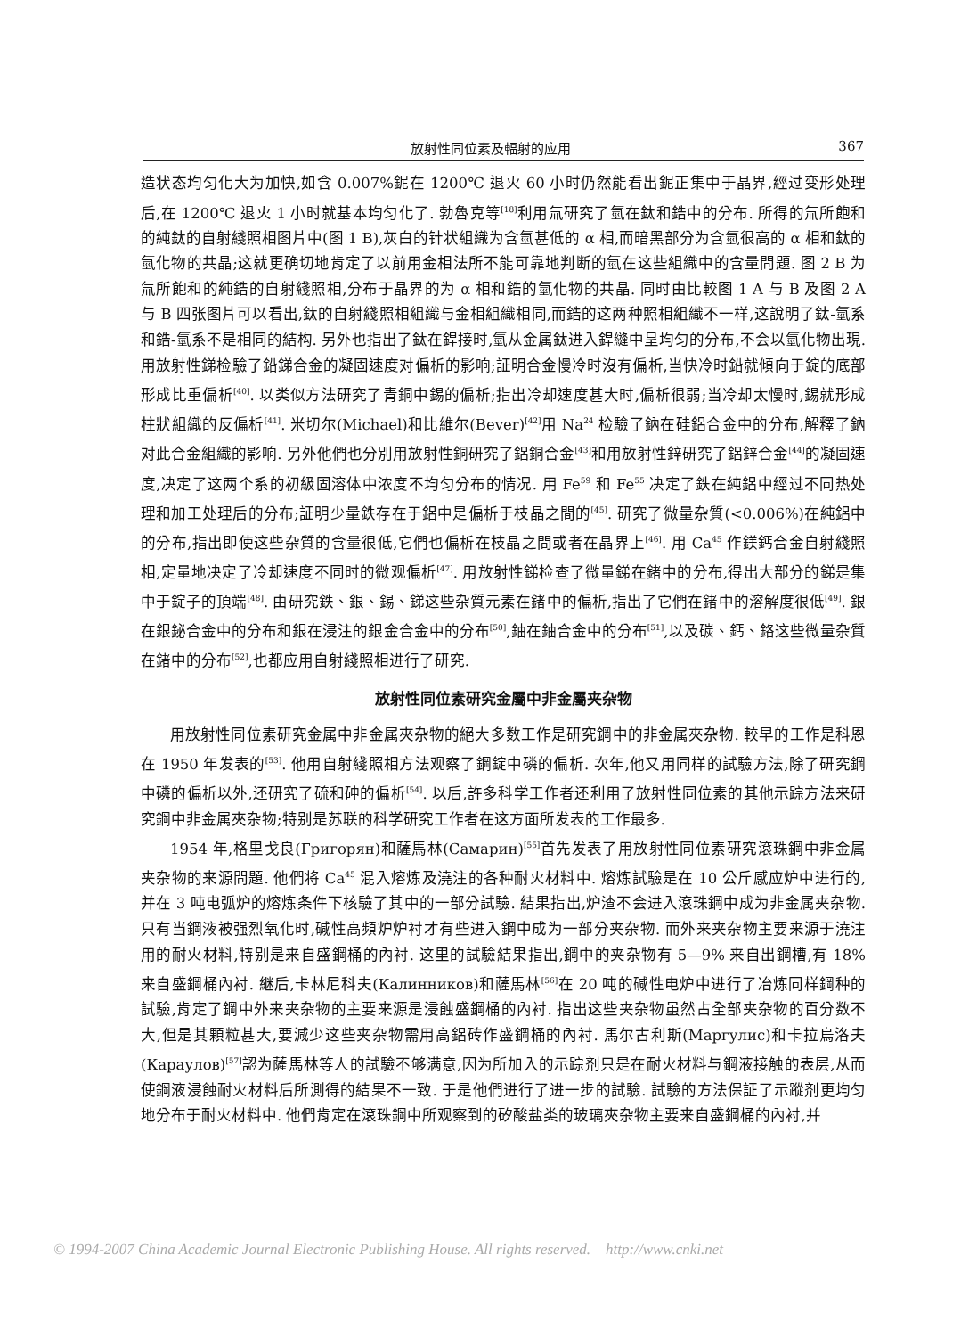放射性同位素及輻射的应用 367
造状态均匀化大为加快,如含 0.007%鈮在 1200℃ 退火 60 小时仍然能看出鈮正集中于晶界,經过变形处理后,在 1200℃ 退火 1 小时就基本均匀化了. 勃魯克等<sup>[18]</sup>利用氚研究了氫在鈦和鋯中的分布. 所得的氚所飽和的純鈦的自射綫照相图片中(图 1 B),灰白的针状組織为含氫甚低的 α 相,而暗黑部分为含氫很高的 α 相和鈦的氫化物的共晶;这就更确切地肯定了以前用金相法所不能可靠地判断的氫在这些組織中的含量問題. 图 2 B 为氚所飽和的純鋯的自射綫照相,分布于晶界的为 α 相和鋯的氫化物的共晶. 同时由比較图 1 A 与 B 及图 2 A 与 B 四张图片可以看出,鈦的自射綫照相組織与金相組織相同,而鋯的这两种照相組織不一样,这說明了鈦-氫系和鋯-氫系不是相同的結构. 另外也指出了鈦在銲接时,氫从金属鈦进入銲縫中呈均匀的分布,不会以氫化物出現. 用放射性銻检驗了鉛銻合金的凝固速度对偏析的影响;証明合金慢冷时沒有偏析,当快冷时鉛就傾向于錠的底部形成比重偏析<sup>[40]</sup>. 以类似方法研究了青銅中錫的偏析;指出冷却速度甚大时,偏析很弱;当冷却太慢时,錫就形成柱狀組織的反偏析<sup>[41]</sup>. 米切尔(Michael)和比維尔(Bever)<sup>[42]</sup>用 Na<sup>24</sup> 检驗了鈉在硅鋁合金中的分布,解釋了鈉对此合金組織的影响. 另外他們也分別用放射性銅研究了鋁銅合金<sup>[43]</sup>和用放射性鋅研究了鋁鋅合金<sup>[44]</sup>的凝固速度,决定了这两个系的初級固溶体中浓度不均匀分布的情况. 用 Fe<sup>59</sup> 和 Fe<sup>55</sup> 决定了鉄在純鋁中經过不同热处理和加工处理后的分布;証明少量鉄存在于鋁中是偏析于枝晶之間的<sup>[45]</sup>. 研究了微量杂質(<0.006%)在純鋁中的分布,指出即使这些杂質的含量很低,它們也偏析在枝晶之間或者在晶界上<sup>[46]</sup>. 用 Ca<sup>45</sup> 作鎂鈣合金自射綫照相,定量地决定了冷却速度不同时的微观偏析<sup>[47]</sup>. 用放射性銻检查了微量銻在鍺中的分布,得出大部分的銻是集中于錠子的頂端<sup>[48]</sup>. 由研究鉄、銀、錫、銻这些杂質元素在鍺中的偏析,指出了它們在鍺中的溶解度很低<sup>[49]</sup>. 銀在銀鉍合金中的分布和銀在浸注的銀金合金中的分布<sup>[50]</sup>,鈾在鈾合金中的分布<sup>[51]</sup>,以及碳、鈣、鉻这些微量杂質在鍺中的分布<sup>[52]</sup>,也都应用自射綫照相进行了研究.
放射性同位素研究金屬中非金屬夹杂物
用放射性同位素研究金属中非金属夾杂物的絕大多数工作是研究鋼中的非金属夾杂物. 較早的工作是科恩在 1950 年发表的<sup>[53]</sup>. 他用自射綫照相方法观察了鋼錠中磷的偏析. 次年,他又用同样的試驗方法,除了研究鋼中磷的偏析以外,还研究了硫和砷的偏析<sup>[54]</sup>. 以后,許多科学工作者还利用了放射性同位素的其他示踪方法来研究鋼中非金属夾杂物;特别是苏联的科学研究工作者在这方面所发表的工作最多.
1954 年,格里戈良(Григорян)和薩馬林(Самарин)<sup>[55]</sup>首先发表了用放射性同位素研究滾珠鋼中非金属夹杂物的来源問題. 他們将 Ca<sup>45</sup> 混入熔炼及澆注的各种耐火材料中. 熔炼試驗是在 10 公斤感应炉中进行的,并在 3 吨电弧炉的熔炼条件下核驗了其中的一部分試驗. 結果指出,炉渣不会进入滾珠鋼中成为非金属夹杂物. 只有当鋼液被强烈氧化时,碱性高頻炉炉衬才有些进入鋼中成为一部分夹杂物. 而外来夹杂物主要来源于澆注用的耐火材料,特别是来自盛鋼桶的內衬. 这里的試驗結果指出,鋼中的夹杂物有 5—9% 来自出鋼槽,有 18% 来自盛鋼桶內衬. 継后,卡林尼科夫(Калинников)和薩馬林<sup>[56]</sup>在 20 吨的碱性电炉中进行了冶炼同样鋼种的試驗,肯定了鋼中外来夹杂物的主要来源是浸蝕盛鋼桶的內衬. 指出这些夹杂物虽然占全部夹杂物的百分数不大,但是其顆粒甚大,要減少这些夹杂物需用高鋁砖作盛鋼桶的內衬. 馬尔古利斯(Маргулис)和卡拉烏洛夫(Караулов)<sup>[57]</sup>認为薩馬林等人的試驗不够满意,因为所加入的示踪剂只是在耐火材料与鋼液接触的表层,从而使鋼液浸蝕耐火材料后所測得的結果不一致. 于是他們进行了进一步的試驗. 試驗的方法保証了示蹤剂更均匀地分布于耐火材料中. 他們肯定在滾珠鋼中所观察到的矽酸盐类的玻璃夾杂物主要来自盛鋼桶的內衬,并
© 1994-2007 China Academic Journal Electronic Publishing House. All rights reserved. http://www.cnki.net